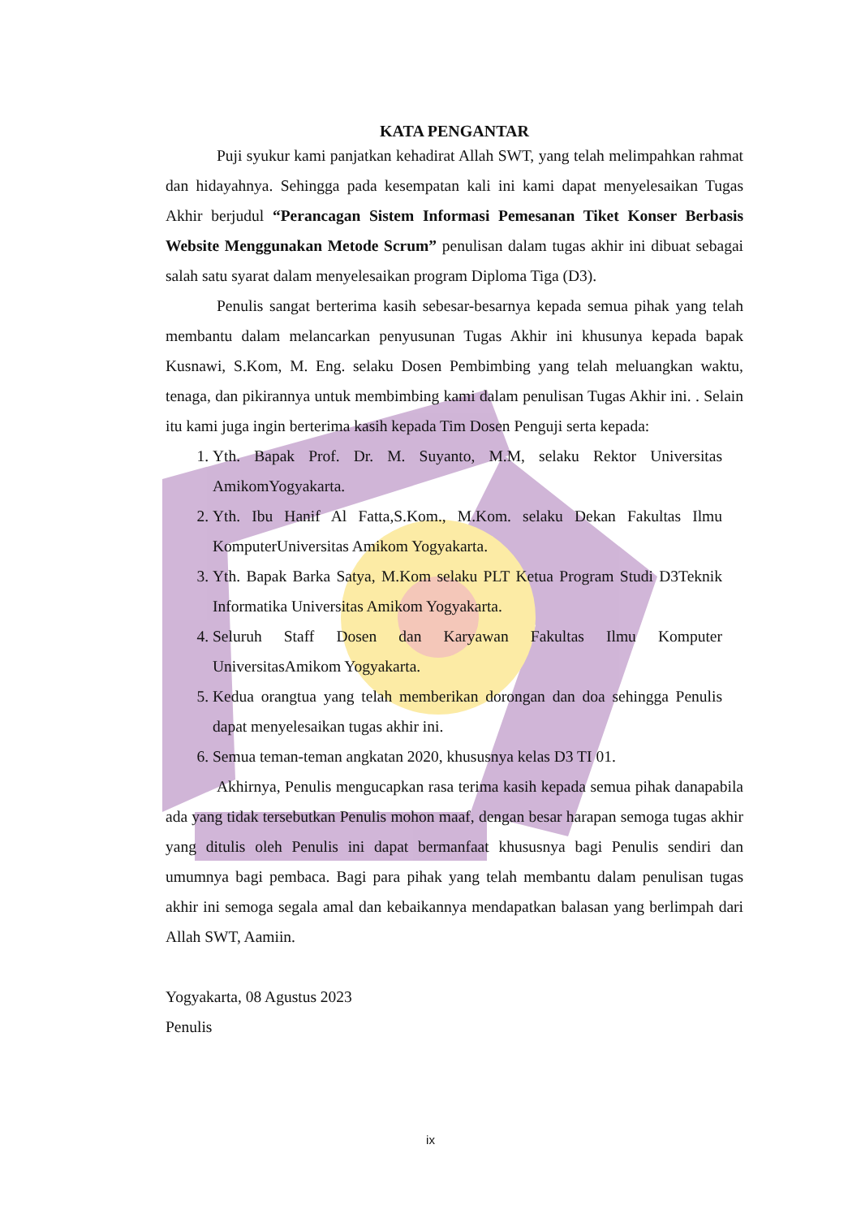KATA PENGANTAR
Puji syukur kami panjatkan kehadirat Allah SWT, yang telah melimpahkan rahmat dan hidayahnya. Sehingga pada kesempatan kali ini kami dapat menyelesaikan Tugas Akhir berjudul “Perancagan Sistem Informasi Pemesanan Tiket Konser Berbasis Website Menggunakan Metode Scrum” penulisan dalam tugas akhir ini dibuat sebagai salah satu syarat dalam menyelesaikan program Diploma Tiga (D3).
Penulis sangat berterima kasih sebesar-besarnya kepada semua pihak yang telah membantu dalam melancarkan penyusunan Tugas Akhir ini khusunya kepada bapak Kusnawi, S.Kom, M. Eng. selaku Dosen Pembimbing yang telah meluangkan waktu, tenaga, dan pikirannya untuk membimbing kami dalam penulisan Tugas Akhir ini. . Selain itu kami juga ingin berterima kasih kepada Tim Dosen Penguji serta kepada:
1. Yth. Bapak Prof. Dr. M. Suyanto, M.M, selaku Rektor Universitas AmikomYogyakarta.
2. Yth. Ibu Hanif Al Fatta,S.Kom., M.Kom. selaku Dekan Fakultas Ilmu KomputerUniversitas Amikom Yogyakarta.
3. Yth. Bapak Barka Satya, M.Kom selaku PLT Ketua Program Studi D3Teknik Informatika Universitas Amikom Yogyakarta.
4. Seluruh Staff Dosen dan Karyawan Fakultas Ilmu Komputer UniversitasAmikom Yogyakarta.
5. Kedua orangtua yang telah memberikan dorongan dan doa sehingga Penulis dapat menyelesaikan tugas akhir ini.
6. Semua teman-teman angkatan 2020, khususnya kelas D3 TI 01.
Akhirnya, Penulis mengucapkan rasa terima kasih kepada semua pihak danapabila ada yang tidak tersebutkan Penulis mohon maaf, dengan besar harapan semoga tugas akhir yang ditulis oleh Penulis ini dapat bermanfaat khususnya bagi Penulis sendiri dan umumnya bagi pembaca. Bagi para pihak yang telah membantu dalam penulisan tugas akhir ini semoga segala amal dan kebaikannya mendapatkan balasan yang berlimpah dari Allah SWT, Aamiin.
Yogyakarta, 08 Agustus 2023
Penulis
ix